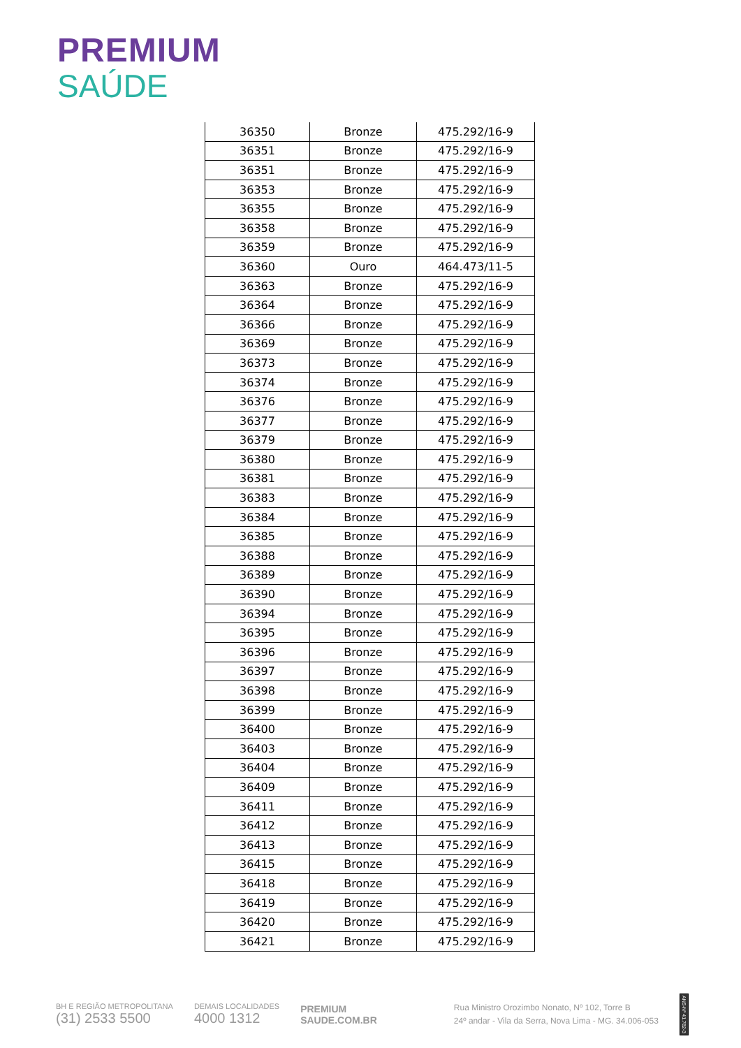PREMIUM
SAÚDE
| 36350 | Bronze | 475.292/16-9 |
| 36351 | Bronze | 475.292/16-9 |
| 36351 | Bronze | 475.292/16-9 |
| 36353 | Bronze | 475.292/16-9 |
| 36355 | Bronze | 475.292/16-9 |
| 36358 | Bronze | 475.292/16-9 |
| 36359 | Bronze | 475.292/16-9 |
| 36360 | Ouro | 464.473/11-5 |
| 36363 | Bronze | 475.292/16-9 |
| 36364 | Bronze | 475.292/16-9 |
| 36366 | Bronze | 475.292/16-9 |
| 36369 | Bronze | 475.292/16-9 |
| 36373 | Bronze | 475.292/16-9 |
| 36374 | Bronze | 475.292/16-9 |
| 36376 | Bronze | 475.292/16-9 |
| 36377 | Bronze | 475.292/16-9 |
| 36379 | Bronze | 475.292/16-9 |
| 36380 | Bronze | 475.292/16-9 |
| 36381 | Bronze | 475.292/16-9 |
| 36383 | Bronze | 475.292/16-9 |
| 36384 | Bronze | 475.292/16-9 |
| 36385 | Bronze | 475.292/16-9 |
| 36388 | Bronze | 475.292/16-9 |
| 36389 | Bronze | 475.292/16-9 |
| 36390 | Bronze | 475.292/16-9 |
| 36394 | Bronze | 475.292/16-9 |
| 36395 | Bronze | 475.292/16-9 |
| 36396 | Bronze | 475.292/16-9 |
| 36397 | Bronze | 475.292/16-9 |
| 36398 | Bronze | 475.292/16-9 |
| 36399 | Bronze | 475.292/16-9 |
| 36400 | Bronze | 475.292/16-9 |
| 36403 | Bronze | 475.292/16-9 |
| 36404 | Bronze | 475.292/16-9 |
| 36409 | Bronze | 475.292/16-9 |
| 36411 | Bronze | 475.292/16-9 |
| 36412 | Bronze | 475.292/16-9 |
| 36413 | Bronze | 475.292/16-9 |
| 36415 | Bronze | 475.292/16-9 |
| 36418 | Bronze | 475.292/16-9 |
| 36419 | Bronze | 475.292/16-9 |
| 36420 | Bronze | 475.292/16-9 |
| 36421 | Bronze | 475.292/16-9 |
BH E REGIÃO METROPOLITANA
(31) 2533 5500
DEMAIS LOCALIDADES
4000 1312
PREMIUM
SAUDE.COM.BR
Rua Ministro Orozimbo Nonato, Nº 102, Torre B
24º andar - Vila da Serra, Nova Lima - MG. 34.006-053
ANS-Nº 41.782-3